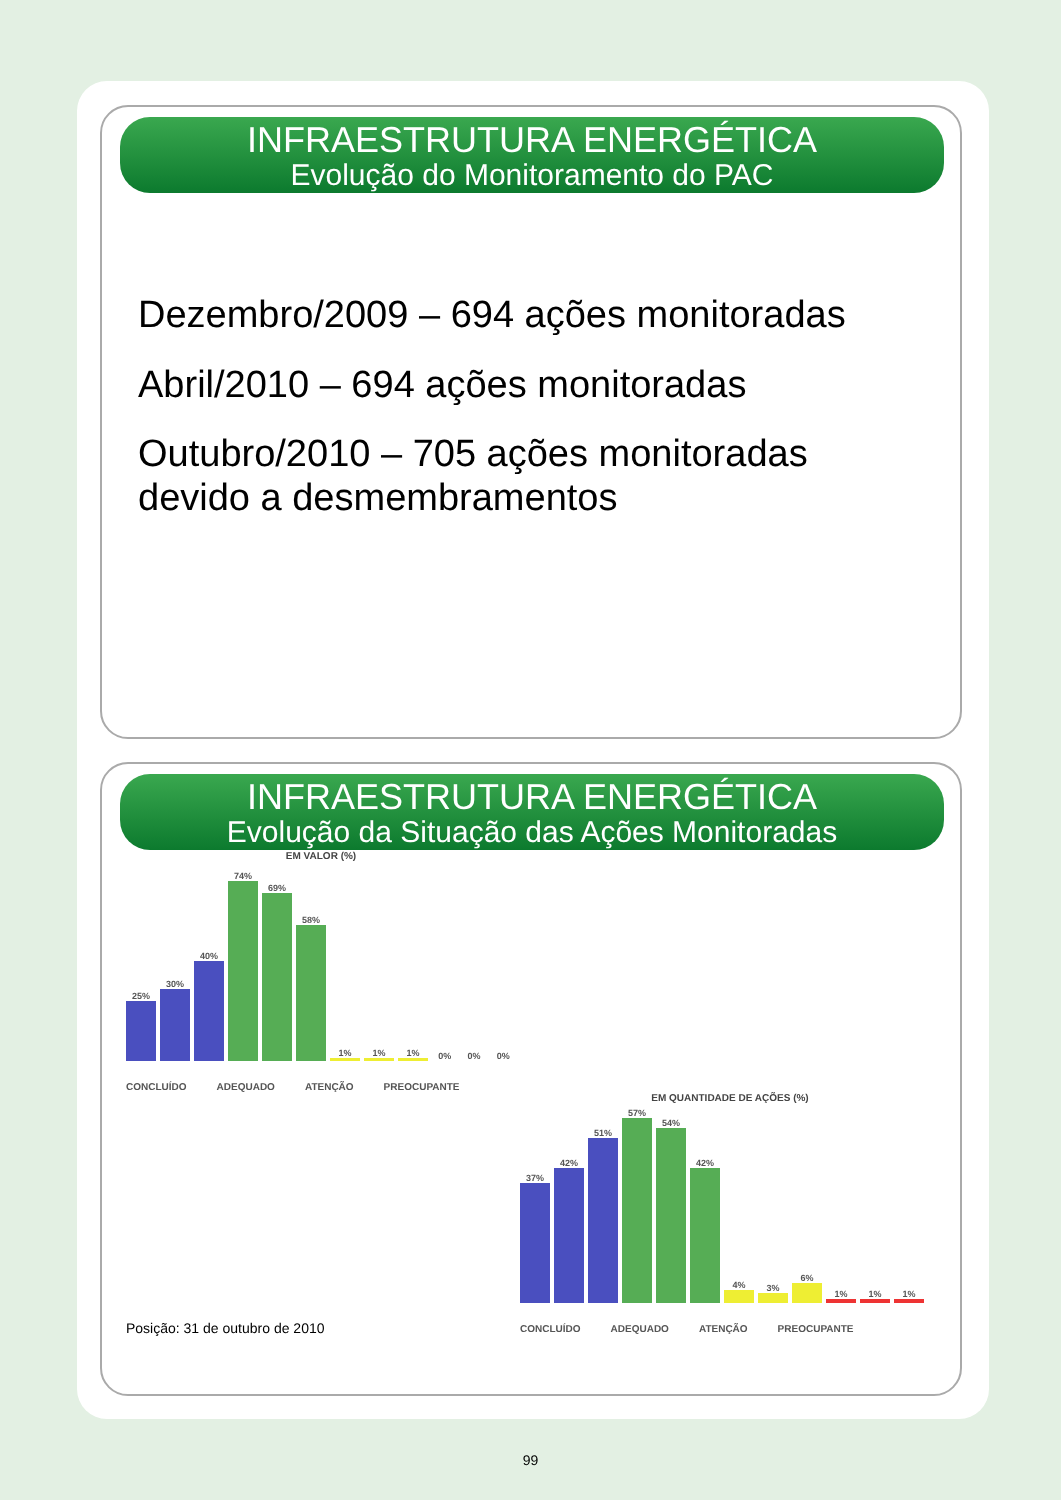INFRAESTRUTURA ENERGÉTICA
Evolução do Monitoramento do PAC
Dezembro/2009 – 694 ações monitoradas
Abril/2010 – 694 ações monitoradas
Outubro/2010 – 705 ações monitoradas devido a desmembramentos
INFRAESTRUTURA ENERGÉTICA
Evolução da Situação das Ações Monitoradas
EM VALOR (%)
25%
30%
40%
74%
69%
58%
1%
1%
1%
0%
0%
0%
CONCLUÍDO ADEQUADO ATENÇÃO PREOCUPANTE
EM QUANTIDADE DE AÇÕES (%)
37%
42%
51%
57%
54%
42%
4%
3%
6%
1%
1%
1%
CONCLUÍDO ADEQUADO ATENÇÃO PREOCUPANTE
Posição: 31 de outubro de 2010
99